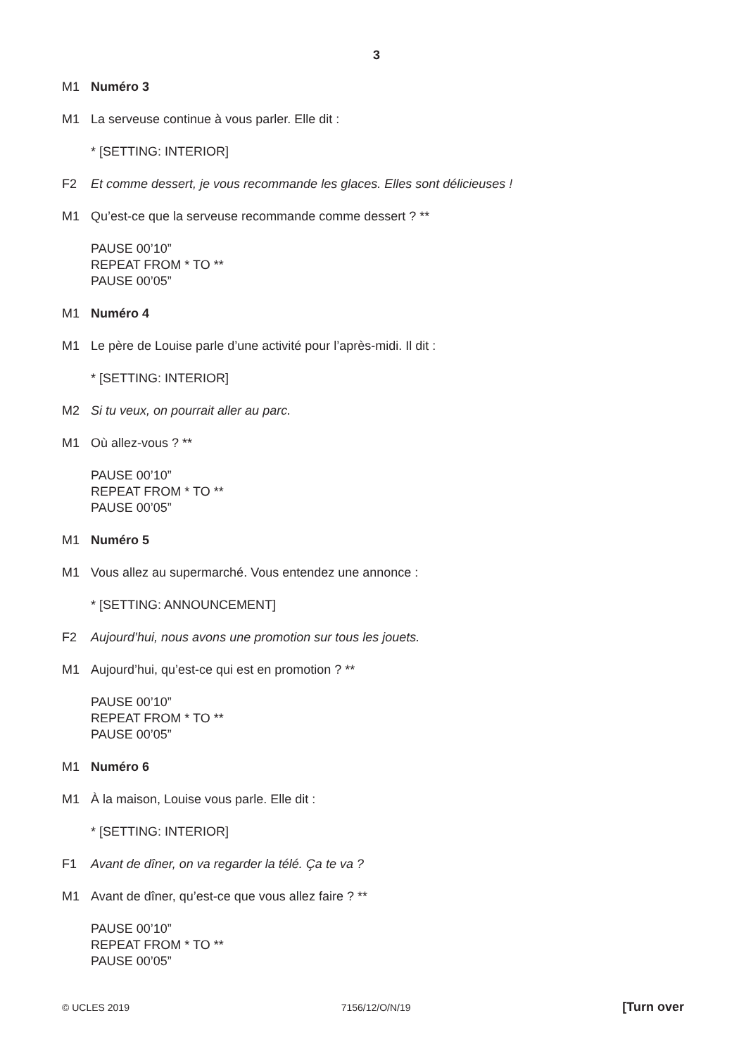3
M1 Numéro 3
M1 La serveuse continue à vous parler. Elle dit :
* [SETTING: INTERIOR]
F2 Et comme dessert, je vous recommande les glaces. Elles sont délicieuses !
M1 Qu’est-ce que la serveuse recommande comme dessert ? **
PAUSE 00’10”
REPEAT FROM * TO **
PAUSE 00’05”
M1 Numéro 4
M1 Le père de Louise parle d’une activité pour l’après-midi. Il dit :
* [SETTING: INTERIOR]
M2 Si tu veux, on pourrait aller au parc.
M1 Où allez-vous ? **
PAUSE 00’10”
REPEAT FROM * TO **
PAUSE 00’05”
M1 Numéro 5
M1 Vous allez au supermarché. Vous entendez une annonce :
* [SETTING: ANNOUNCEMENT]
F2 Aujourd’hui, nous avons une promotion sur tous les jouets.
M1 Aujourd’hui, qu’est-ce qui est en promotion ? **
PAUSE 00’10”
REPEAT FROM * TO **
PAUSE 00’05”
M1 Numéro 6
M1 À la maison, Louise vous parle. Elle dit :
* [SETTING: INTERIOR]
F1 Avant de dîner, on va regarder la télé. Ça te va ?
M1 Avant de dîner, qu’est-ce que vous allez faire ? **
PAUSE 00’10”
REPEAT FROM * TO **
PAUSE 00’05”
© UCLES 2019 7156/12/O/N/19 [Turn over